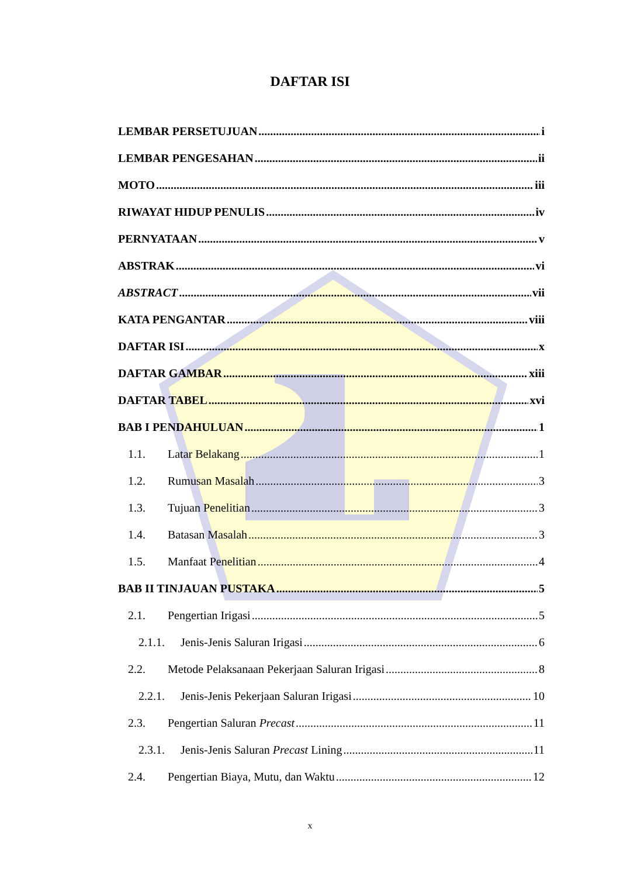DAFTAR ISI
LEMBAR PERSETUJUAN i
LEMBAR PENGESAHAN ii
MOTO iii
RIWAYAT HIDUP PENULIS iv
PERNYATAAN v
ABSTRAK vi
ABSTRACT vii
KATA PENGANTAR viii
DAFTAR ISI x
DAFTAR GAMBAR xiii
DAFTAR TABEL xvi
BAB I PENDAHULUAN 1
1.1. Latar Belakang 1
1.2. Rumusan Masalah 3
1.3. Tujuan Penelitian 3
1.4. Batasan Masalah 3
1.5. Manfaat Penelitian 4
BAB II TINJAUAN PUSTAKA 5
2.1. Pengertian Irigasi 5
2.1.1. Jenis-Jenis Saluran Irigasi 6
2.2. Metode Pelaksanaan Pekerjaan Saluran Irigasi 8
2.2.1. Jenis-Jenis Pekerjaan Saluran Irigasi 10
2.3. Pengertian Saluran Precast 11
2.3.1. Jenis-Jenis Saluran Precast Lining 11
2.4. Pengertian Biaya, Mutu, dan Waktu 12
x